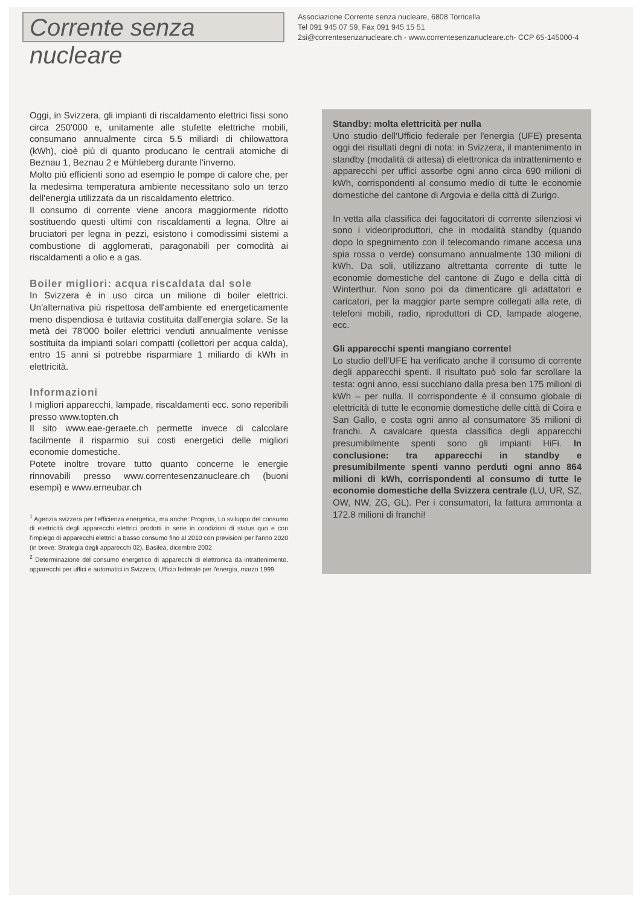Corrente senza nucleare
Associazione Corrente senza nucleare, 6808 Torricella
Tel 091 945 07 59, Fax 091 945 15 51
2si@correntesenzanucleare.ch - www.correntesenzanucleare.ch- CCP 65-145000-4
Oggi, in Svizzera, gli impianti di riscaldamento elettrici fissi sono circa 250'000 e, unitamente alle stufette elettriche mobili, consumano annualmente circa 5.5 miliardi di chilowattora (kWh), cioè più di quanto producano le centrali atomiche di Beznau 1, Beznau 2 e Mühleberg durante l'inverno.
Molto più efficienti sono ad esempio le pompe di calore che, per la medesima temperatura ambiente necessitano solo un terzo dell'energia utilizzata da un riscaldamento elettrico.
Il consumo di corrente viene ancora maggiormente ridotto sostituendo questi ultimi con riscaldamenti a legna. Oltre ai bruciatori per legna in pezzi, esistono i comodissimi sistemi a combustione di agglomerati, paragonabili per comodità ai riscaldamenti a olio e a gas.
Boiler migliori: acqua riscaldata dal sole
In Svizzera è in uso circa un milione di boiler elettrici. Un'alternativa più rispettosa dell'ambiente ed energeticamente meno dispendiosa è tuttavia costituita dall'energia solare. Se la metà dei 78'000 boiler elettrici venduti annualmente venisse sostituita da impianti solari compatti (collettori per acqua calda), entro 15 anni si potrebbe risparmiare 1 miliardo di kWh in elettricità.
Informazioni
I migliori apparecchi, lampade, riscaldamenti ecc. sono reperibili presso www.topten.ch
Il sito www.eae-geraete.ch permette invece di calcolare facilmente il risparmio sui costi energetici delle migliori economie domestiche.
Potete inoltre trovare tutto quanto concerne le energie rinnovabili presso www.correntesenzanucleare.ch (buoni esempi) e www.erneubar.ch
<sup>1</sup> Agenzia svizzera per l'efficienza energetica, ma anche: Prognos, Lo sviluppo del consumo di elettricità degli apparecchi elettrici prodotti in serie in condizioni di status quo e con l'impiego di apparecchi elettrici a basso consumo fino al 2010 con previsioni per l'anno 2020 (in breve: Strategia degli apparecchi 02), Basilea, dicembre 2002
<sup>2</sup> Determinazione del consumo energetico di apparecchi di elettronica da intrattenimento, apparecchi per uffici e automatici in Svizzera, Ufficio federale per l'energia, marzo 1999
Standby: molta elettricità per nulla
Uno studio dell'Ufficio federale per l'energia (UFE) presenta oggi dei risultati degni di nota: in Svizzera, il mantenimento in standby (modalità di attesa) di elettronica da intrattenimento e apparecchi per uffici assorbe ogni anno circa 690 milioni di kWh, corrispondenti al consumo medio di tutte le economie domestiche del cantone di Argovia e della città di Zurigo.
In vetta alla classifica dei fagocitatori di corrente silenziosi vi sono i videoriproduttori, che in modalità standby (quando dopo lo spegnimento con il telecomando rimane accesa una spia rossa o verde) consumano annualmente 130 milioni di kWh. Da soli, utilizzano altrettanta corrente di tutte le economie domestiche del cantone di Zugo e della città di Winterthur. Non sono poi da dimenticare gli adattatori e caricatori, per la maggior parte sempre collegati alla rete, di telefoni mobili, radio, riproduttori di CD, lampade alogene, ecc.
Gli apparecchi spenti mangiano corrente!
Lo studio dell'UFE ha verificato anche il consumo di corrente degli apparecchi spenti. Il risultato può solo far scrollare la testa: ogni anno, essi succhiano dalla presa ben 175 milioni di kWh – per nulla. Il corrispondente è il consumo globale di elettricità di tutte le economie domestiche delle città di Coira e San Gallo, e costa ogni anno al consumatore 35 milioni di franchi. A cavalcare questa classifica degli apparecchi presumibilmente spenti sono gli impianti HiFi. In conclusione: tra apparecchi in standby e presumibilmente spenti vanno perduti ogni anno 864 milioni di kWh, corrispondenti al consumo di tutte le economie domestiche della Svizzera centrale (LU, UR, SZ, OW, NW, ZG, GL). Per i consumatori, la fattura ammonta a 172.8 milioni di franchi!